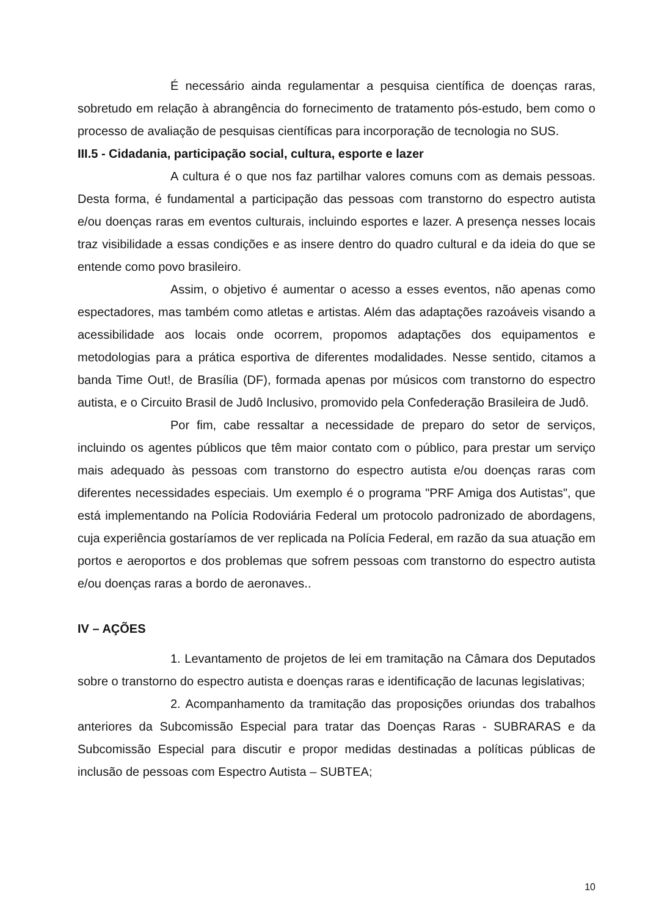É necessário ainda regulamentar a pesquisa científica de doenças raras, sobretudo em relação à abrangência do fornecimento de tratamento pós-estudo, bem como o processo de avaliação de pesquisas científicas para incorporação de tecnologia no SUS.
III.5 - Cidadania, participação social, cultura, esporte e lazer
A cultura é o que nos faz partilhar valores comuns com as demais pessoas. Desta forma, é fundamental a participação das pessoas com transtorno do espectro autista e/ou doenças raras em eventos culturais, incluindo esportes e lazer. A presença nesses locais traz visibilidade a essas condições e as insere dentro do quadro cultural e da ideia do que se entende como povo brasileiro.
Assim, o objetivo é aumentar o acesso a esses eventos, não apenas como espectadores, mas também como atletas e artistas. Além das adaptações razoáveis visando a acessibilidade aos locais onde ocorrem, propomos adaptações dos equipamentos e metodologias para a prática esportiva de diferentes modalidades. Nesse sentido, citamos a banda Time Out!, de Brasília (DF), formada apenas por músicos com transtorno do espectro autista, e o Circuito Brasil de Judô Inclusivo, promovido pela Confederação Brasileira de Judô.
Por fim, cabe ressaltar a necessidade de preparo do setor de serviços, incluindo os agentes públicos que têm maior contato com o público, para prestar um serviço mais adequado às pessoas com transtorno do espectro autista e/ou doenças raras com diferentes necessidades especiais. Um exemplo é o programa "PRF Amiga dos Autistas", que está implementando na Polícia Rodoviária Federal um protocolo padronizado de abordagens, cuja experiência gostaríamos de ver replicada na Polícia Federal, em razão da sua atuação em portos e aeroportos e dos problemas que sofrem pessoas com transtorno do espectro autista e/ou doenças raras a bordo de aeronaves..
IV – AÇÕES
1. Levantamento de projetos de lei em tramitação na Câmara dos Deputados sobre o transtorno do espectro autista e doenças raras e identificação de lacunas legislativas;
2. Acompanhamento da tramitação das proposições oriundas dos trabalhos anteriores da Subcomissão Especial para tratar das Doenças Raras - SUBRARAS e da Subcomissão Especial para discutir e propor medidas destinadas a políticas públicas de inclusão de pessoas com Espectro Autista – SUBTEA;
10